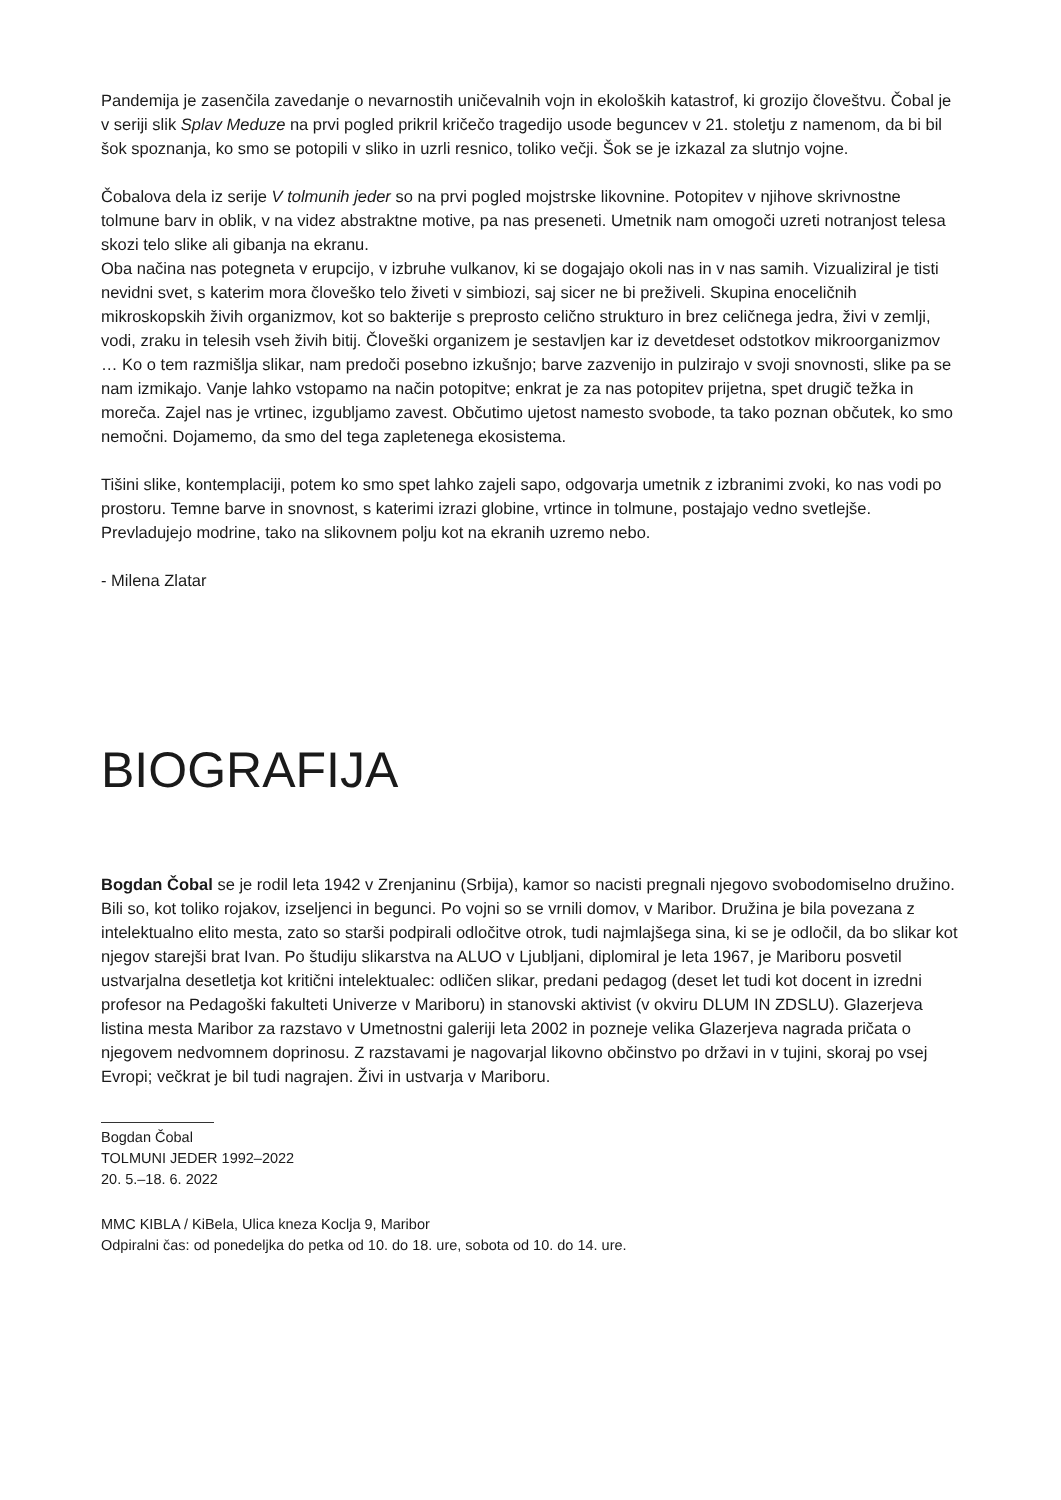Pandemija je zasenčila zavedanje o nevarnostih uničevalnih vojn in ekoloških katastrof, ki grozijo človeštvu. Čobal je v seriji slik Splav Meduze na prvi pogled prikril kričečo tragedijo usode beguncev v 21. stoletju z namenom, da bi bil šok spoznanja, ko smo se potopili v sliko in uzrli resnico, toliko večji. Šok se je izkazal za slutnjo vojne.
Čobalova dela iz serije V tolmunih jeder so na prvi pogled mojstrske likovnine. Potopitev v njihove skrivnostne tolmune barv in oblik, v na videz abstraktne motive, pa nas preseneti. Umetnik nam omogoči uzreti notranjost telesa skozi telo slike ali gibanja na ekranu.
Oba načina nas potegneta v erupcijo, v izbruhe vulkanov, ki se dogajajo okoli nas in v nas samih. Vizualiziral je tisti nevidni svet, s katerim mora človeško telo živeti v simbiozi, saj sicer ne bi preživeli. Skupina enoceličnih mikroskopskih živih organizmov, kot so bakterije s preprosto celično strukturo in brez celičnega jedra, živi v zemlji, vodi, zraku in telesih vseh živih bitij. Človeški organizem je sestavljen kar iz devetdeset odstotkov mikroorganizmov … Ko o tem razmišlja slikar, nam predoči posebno izkušnjo; barve zazvenijo in pulzirajo v svoji snovnosti, slike pa se nam izmikajo. Vanje lahko vstopamo na način potopitve; enkrat je za nas potopitev prijetna, spet drugič težka in moreča. Zajel nas je vrtinec, izgubljamo zavest. Občutimo ujetost namesto svobode, ta tako poznan občutek, ko smo nemočni. Dojamemo, da smo del tega zapletenega ekosistema.
Tišini slike, kontemplaciji, potem ko smo spet lahko zajeli sapo, odgovarja umetnik z izbranimi zvoki, ko nas vodi po prostoru. Temne barve in snovnost, s katerimi izrazi globine, vrtince in tolmune, postajajo vedno svetlejše. Prevladujejo modrine, tako na slikovnem polju kot na ekranih uzremo nebo.
- Milena Zlatar
BIOGRAFIJA
Bogdan Čobal se je rodil leta 1942 v Zrenjaninu (Srbija), kamor so nacisti pregnali njegovo svobodomiselno družino. Bili so, kot toliko rojakov, izseljenci in begunci. Po vojni so se vrnili domov, v Maribor. Družina je bila povezana z intelektualno elito mesta, zato so starši podpirali odločitve otrok, tudi najmlajšega sina, ki se je odločil, da bo slikar kot njegov starejši brat Ivan. Po študiju slikarstva na ALUO v Ljubljani, diplomiral je leta 1967, je Mariboru posvetil ustvarjalna desetletja kot kritični intelektualec: odličen slikar, predani pedagog (deset let tudi kot docent in izredni profesor na Pedagoški fakulteti Univerze v Mariboru) in stanovski aktivist (v okviru DLUM IN ZDSLU). Glazerjeva listina mesta Maribor za razstavo v Umetnostni galeriji leta 2002 in pozneje velika Glazerjeva nagrada pričata o njegovem nedvomnem doprinosu. Z razstavami je nagovarjal likovno občinstvo po državi in v tujini, skoraj po vsej Evropi; večkrat je bil tudi nagrajen. Živi in ustvarja v Mariboru.
Bogdan Čobal
TOLMUNI JEDER 1992–2022
20. 5.–18. 6. 2022
MMC KIBLA / KiBela, Ulica kneza Koclja 9, Maribor
Odpiralni čas: od ponedeljka do petka od 10. do 18. ure, sobota od 10. do 14. ure.